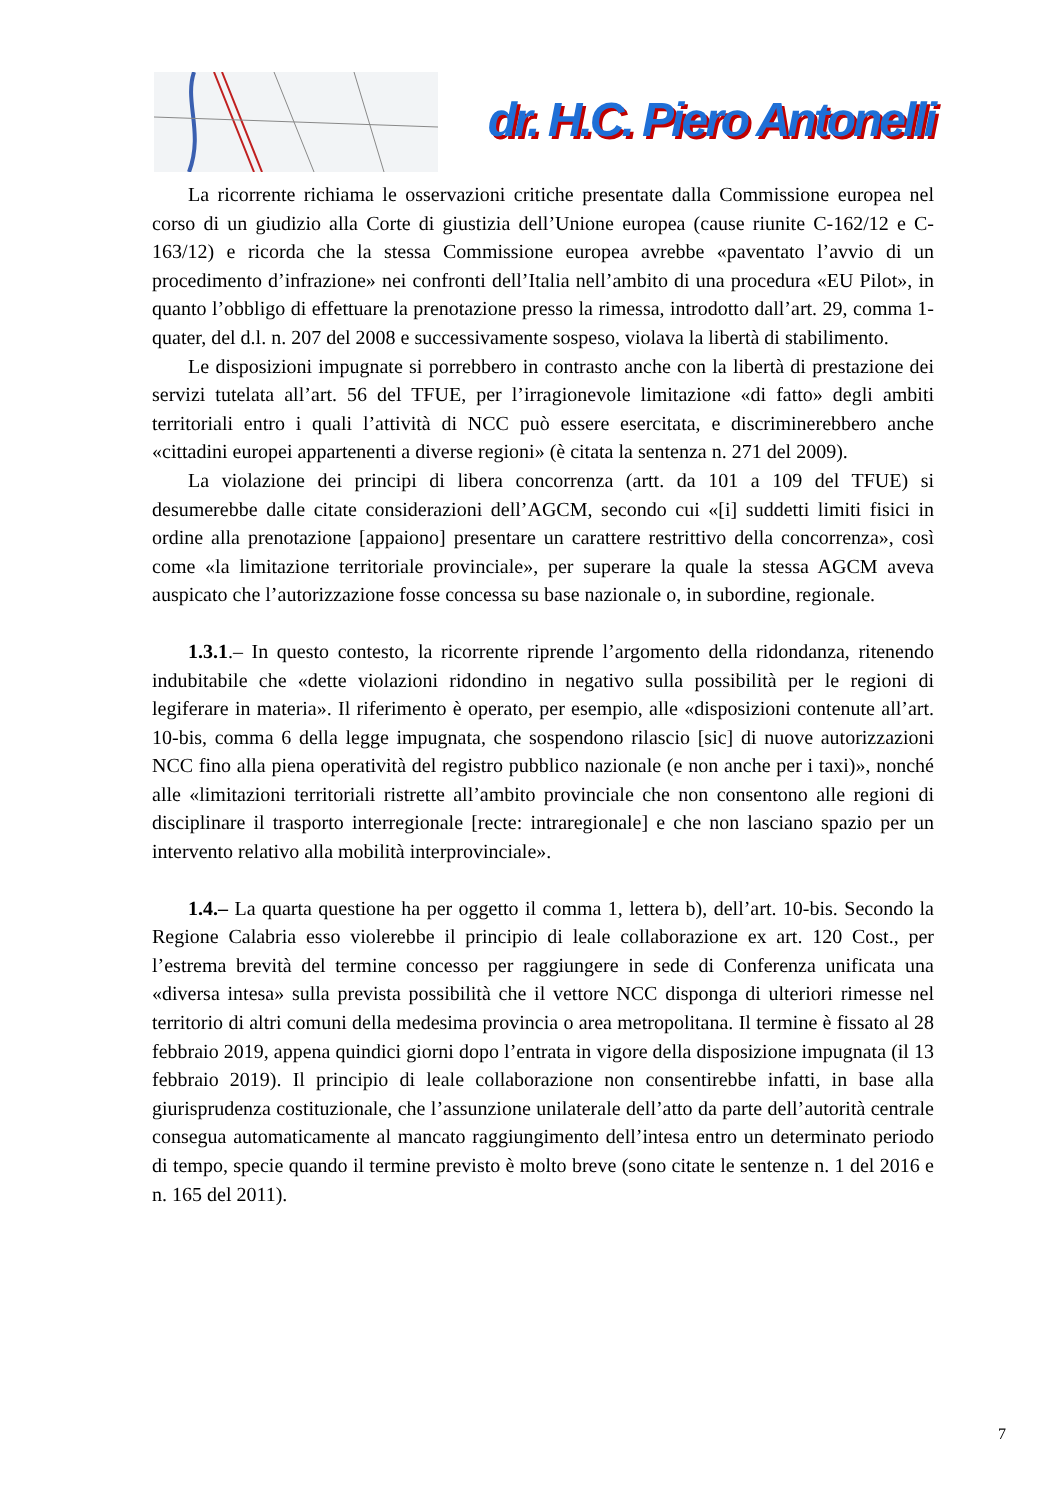dr. H.C. Piero Antonelli
La ricorrente richiama le osservazioni critiche presentate dalla Commissione europea nel corso di un giudizio alla Corte di giustizia dell’Unione europea (cause riunite C-162/12 e C-163/12) e ricorda che la stessa Commissione europea avrebbe «paventato l’avvio di un procedimento d’infrazione» nei confronti dell’Italia nell’ambito di una procedura «EU Pilot», in quanto l’obbligo di effettuare la prenotazione presso la rimessa, introdotto dall’art. 29, comma 1-quater, del d.l. n. 207 del 2008 e successivamente sospeso, violava la libertà di stabilimento.
Le disposizioni impugnate si porrebbero in contrasto anche con la libertà di prestazione dei servizi tutelata all’art. 56 del TFUE, per l’irragionevole limitazione «di fatto» degli ambiti territoriali entro i quali l’attività di NCC può essere esercitata, e discriminerebbero anche «cittadini europei appartenenti a diverse regioni» (è citata la sentenza n. 271 del 2009).
La violazione dei principi di libera concorrenza (artt. da 101 a 109 del TFUE) si desumerebbe dalle citate considerazioni dell’AGCM, secondo cui «[i] suddetti limiti fisici in ordine alla prenotazione [appaiono] presentare un carattere restrittivo della concorrenza», così come «la limitazione territoriale provinciale», per superare la quale la stessa AGCM aveva auspicato che l’autorizzazione fosse concessa su base nazionale o, in subordine, regionale.
1.3.1.– In questo contesto, la ricorrente riprende l’argomento della ridondanza, ritenendo indubitabile che «dette violazioni ridondino in negativo sulla possibilità per le regioni di legiferare in materia». Il riferimento è operato, per esempio, alle «disposizioni contenute all’art. 10-bis, comma 6 della legge impugnata, che sospendono rilascio [sic] di nuove autorizzazioni NCC fino alla piena operatività del registro pubblico nazionale (e non anche per i taxi)», nonché alle «limitazioni territoriali ristrette all’ambito provinciale che non consentono alle regioni di disciplinare il trasporto interregionale [recte: intraregionale] e che non lasciano spazio per un intervento relativo alla mobilità interprovinciale».
1.4.– La quarta questione ha per oggetto il comma 1, lettera b), dell’art. 10-bis. Secondo la Regione Calabria esso violerebbe il principio di leale collaborazione ex art. 120 Cost., per l’estrema brevità del termine concesso per raggiungere in sede di Conferenza unificata una «diversa intesa» sulla prevista possibilità che il vettore NCC disponga di ulteriori rimesse nel territorio di altri comuni della medesima provincia o area metropolitana. Il termine è fissato al 28 febbraio 2019, appena quindici giorni dopo l’entrata in vigore della disposizione impugnata (il 13 febbraio 2019). Il principio di leale collaborazione non consentirebbe infatti, in base alla giurisprudenza costituzionale, che l’assunzione unilaterale dell’atto da parte dell’autorità centrale consegua automaticamente al mancato raggiungimento dell’intesa entro un determinato periodo di tempo, specie quando il termine previsto è molto breve (sono citate le sentenze n. 1 del 2016 e n. 165 del 2011).
7